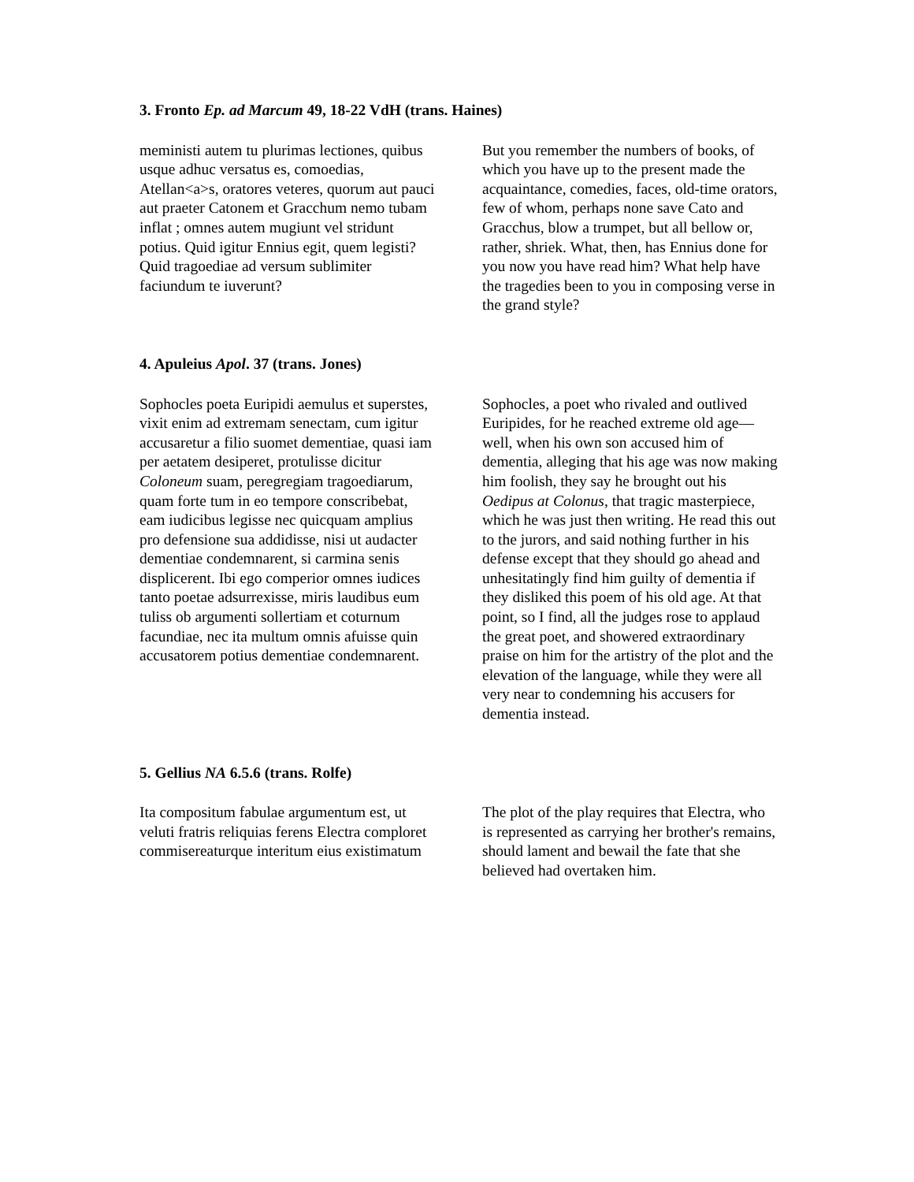3. Fronto Ep. ad Marcum 49, 18-22 VdH (trans. Haines)
meministi autem tu plurimas lectiones, quibus usque adhuc versatus es, comoedias, Atellan<a>s, oratores veteres, quorum aut pauci aut praeter Catonem et Gracchum nemo tubam inflat ; omnes autem mugiunt vel stridunt potius. Quid igitur Ennius egit, quem legisti? Quid tragoediae ad versum sublimiter faciundum te iuverunt?
But you remember the numbers of books, of which you have up to the present made the acquaintance, comedies, faces, old-time orators, few of whom, perhaps none save Cato and Gracchus, blow a trumpet, but all bellow or, rather, shriek. What, then, has Ennius done for you now you have read him? What help have the tragedies been to you in composing verse in the grand style?
4. Apuleius Apol. 37 (trans. Jones)
Sophocles poeta Euripidi aemulus et superstes, vixit enim ad extremam senectam, cum igitur accusaretur a filio suomet dementiae, quasi iam per aetatem desiperet, protulisse dicitur Coloneum suam, peregregiam tragoediarum, quam forte tum in eo tempore conscribebat, eam iudicibus legisse nec quicquam amplius pro defensione sua addidisse, nisi ut audacter dementiae condemnarent, si carmina senis displicerent. Ibi ego comperior omnes iudices tanto poetae adsurrexisse, miris laudibus eum tuliss ob argumenti sollertiam et coturnum facundiae, nec ita multum omnis afuisse quin accusatorem potius dementiae condemnarent.
Sophocles, a poet who rivaled and outlived Euripides, for he reached extreme old age—well, when his own son accused him of dementia, alleging that his age was now making him foolish, they say he brought out his Oedipus at Colonus, that tragic masterpiece, which he was just then writing. He read this out to the jurors, and said nothing further in his defense except that they should go ahead and unhesitatingly find him guilty of dementia if they disliked this poem of his old age. At that point, so I find, all the judges rose to applaud the great poet, and showered extraordinary praise on him for the artistry of the plot and the elevation of the language, while they were all very near to condemning his accusers for dementia instead.
5. Gellius NA 6.5.6 (trans. Rolfe)
Ita compositum fabulae argumentum est, ut veluti fratris reliquias ferens Electra comploret commisereaturque interitum eius existimatum
The plot of the play requires that Electra, who is represented as carrying her brother's remains, should lament and bewail the fate that she believed had overtaken him.